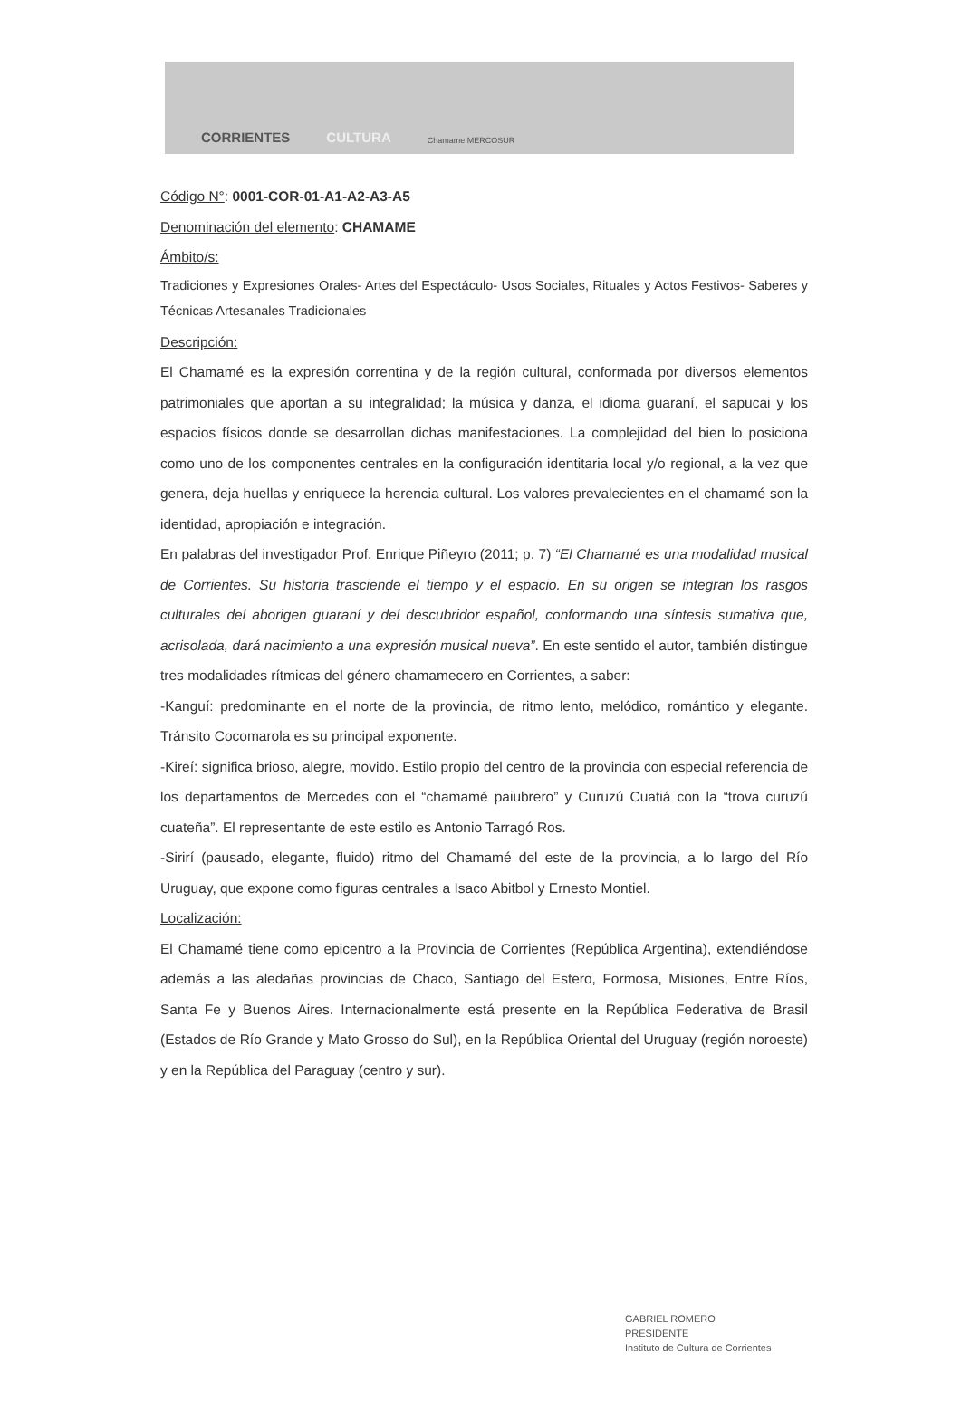CORRIENTES CULTURA Chamame MERCOSUR
Código N°: 0001-COR-01-A1-A2-A3-A5
Denominación del elemento: CHAMAME
Ámbito/s:
Tradiciones y Expresiones Orales- Artes del Espectáculo- Usos Sociales, Rituales y Actos Festivos- Saberes y Técnicas Artesanales Tradicionales
Descripción:
El Chamamé es la expresión correntina y de la región cultural, conformada por diversos elementos patrimoniales que aportan a su integralidad; la música y danza, el idioma guaraní, el sapucai y los espacios físicos donde se desarrollan dichas manifestaciones. La complejidad del bien lo posiciona como uno de los componentes centrales en la configuración identitaria local y/o regional, a la vez que genera, deja huellas y enriquece la herencia cultural. Los valores prevalecientes en el chamamé son la identidad, apropiación e integración.
En palabras del investigador Prof. Enrique Piñeyro (2011; p. 7) “El Chamamé es una modalidad musical de Corrientes. Su historia trasciende el tiempo y el espacio. En su origen se integran los rasgos culturales del aborigen guaraní y del descubridor español, conformando una síntesis sumativa que, acrisolada, dará nacimiento a una expresión musical nueva”. En este sentido el autor, también distingue tres modalidades rítmicas del género chamamecero en Corrientes, a saber:
-Kanguí: predominante en el norte de la provincia, de ritmo lento, melódico, romántico y elegante. Tránsito Cocomarola es su principal exponente.
-Kireí: significa brioso, alegre, movido. Estilo propio del centro de la provincia con especial referencia de los departamentos de Mercedes con el “chamamé paiubrero” y Curuzú Cuatiá con la “trova curuzú cuateña”. El representante de este estilo es Antonio Tarragó Ros.
-Sirirí (pausado, elegante, fluido) ritmo del Chamamé del este de la provincia, a lo largo del Río Uruguay, que expone como figuras centrales a Isaco Abitbol y Ernesto Montiel.
Localización:
El Chamamé tiene como epicentro a la Provincia de Corrientes (República Argentina), extendiéndose además a las aledañas provincias de Chaco, Santiago del Estero, Formosa, Misiones, Entre Ríos, Santa Fe y Buenos Aires. Internacionalmente está presente en la República Federativa de Brasil (Estados de Río Grande y Mato Grosso do Sul), en la República Oriental del Uruguay (región noroeste) y en la República del Paraguay (centro y sur).
GABRIEL ROMERO
PRESIDENTE
Instituto de Cultura de Corrientes